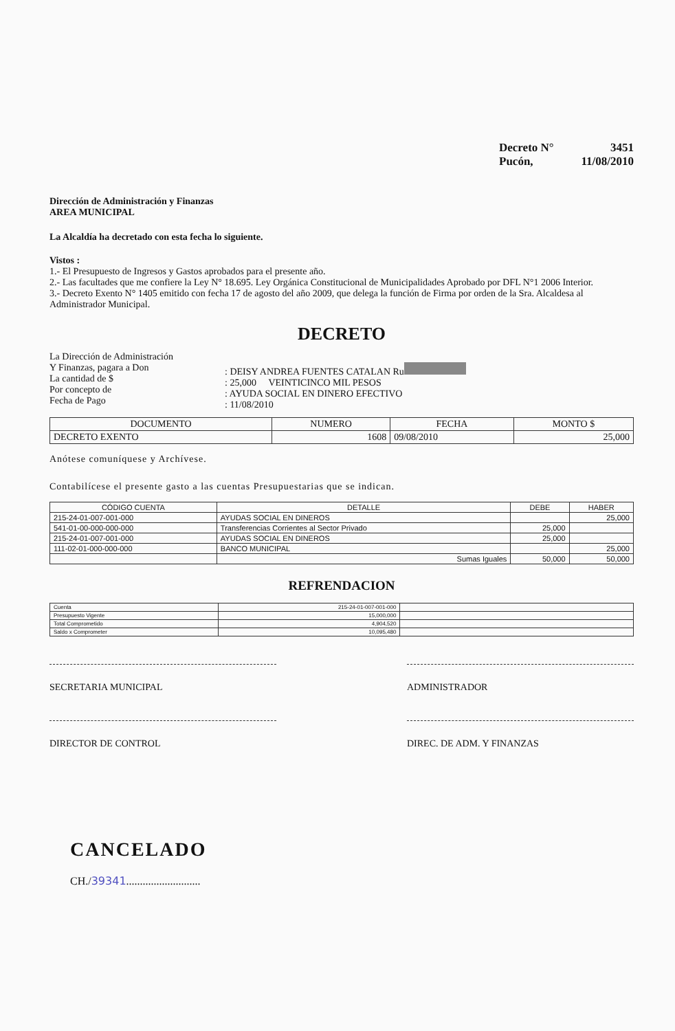Decreto N° 3451
Pucón, 11/08/2010
Dirección de Administración y Finanzas
AREA MUNICIPAL
La Alcaldía ha decretado con esta fecha lo siguiente.
Vistos :
1.- El Presupuesto de Ingresos y Gastos aprobados para el presente año.
2.- Las facultades que me confiere la Ley N° 18.695. Ley Orgánica Constitucional de Municipalidades Aprobado por DFL N°1 2006 Interior.
3.- Decreto Exento N° 1405 emitido con fecha 17 de agosto del año 2009, que delega la función de Firma por orden de la Sra. Alcaldesa al Administrador Municipal.
DECRETO
La Dirección de Administración
Y Finanzas, pagara a Don
La cantidad de $
Por concepto de
Fecha de Pago
: DEISY ANDREA FUENTES CATALAN Ru
: 25,000 VEINTICINCO MIL PESOS
: AYUDA SOCIAL EN DINERO EFECTIVO
: 11/08/2010
| DOCUMENTO | NUMERO | FECHA | MONTO $ |
| --- | --- | --- | --- |
| DECRETO EXENTO | 1608 | 09/08/2010 | 25,000 |
Anótese comuníquese y Archívese.
Contabilícese el presente gasto a las cuentas Presupuestarias que se indican.
| CÓDIGO CUENTA | DETALLE | DEBE | HABER |
| --- | --- | --- | --- |
| 215-24-01-007-001-000 | AYUDAS SOCIAL EN DINEROS | | 25,000 |
| 541-01-00-000-000-000 | Transferencias Corrientes al Sector Privado | 25,000 | |
| 215-24-01-007-001-000 | AYUDAS SOCIAL EN DINEROS | 25,000 | |
| 111-02-01-000-000-000 | BANCO MUNICIPAL | | 25,000 |
| | Sumas Iguales | 50,000 | 50,000 |
REFRENDACION
| Cuenta | 215-24-01-007-001-000 | |
| Presupuesto Vigente | 15,000,000 | |
| Total Comprometido | 4,904,520 | |
| Saldo x Comprometer | 10,095,480 | |
SECRETARIA MUNICIPAL ADMINISTRADOR
DIRECTOR DE CONTROL DIREC. DE ADM. Y FINANZAS
CANCELADO
CH./39341...........................